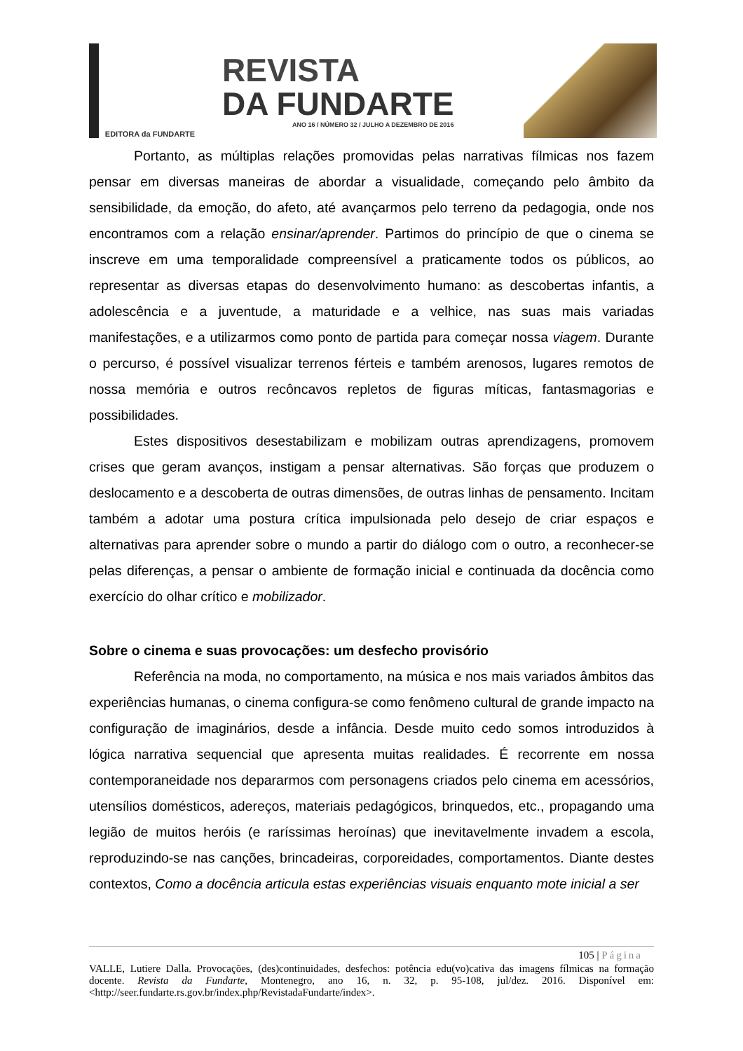EDITORA da FUNDARTE
REVISTA
DA FUNDARTE
ANO 16 / NÚMERO 32 / JULHO A DEZEMBRO DE 2016
Portanto, as múltiplas relações promovidas pelas narrativas fílmicas nos fazem pensar em diversas maneiras de abordar a visualidade, começando pelo âmbito da sensibilidade, da emoção, do afeto, até avançarmos pelo terreno da pedagogia, onde nos encontramos com a relação ensinar/aprender. Partimos do princípio de que o cinema se inscreve em uma temporalidade compreensível a praticamente todos os públicos, ao representar as diversas etapas do desenvolvimento humano: as descobertas infantis, a adolescência e a juventude, a maturidade e a velhice, nas suas mais variadas manifestações, e a utilizarmos como ponto de partida para começar nossa viagem. Durante o percurso, é possível visualizar terrenos férteis e também arenosos, lugares remotos de nossa memória e outros recôncavos repletos de figuras míticas, fantasmagorias e possibilidades.
Estes dispositivos desestabilizam e mobilizam outras aprendizagens, promovem crises que geram avanços, instigam a pensar alternativas. São forças que produzem o deslocamento e a descoberta de outras dimensões, de outras linhas de pensamento. Incitam também a adotar uma postura crítica impulsionada pelo desejo de criar espaços e alternativas para aprender sobre o mundo a partir do diálogo com o outro, a reconhecer-se pelas diferenças, a pensar o ambiente de formação inicial e continuada da docência como exercício do olhar crítico e mobilizador.
Sobre o cinema e suas provocações: um desfecho provisório
Referência na moda, no comportamento, na música e nos mais variados âmbitos das experiências humanas, o cinema configura-se como fenômeno cultural de grande impacto na configuração de imaginários, desde a infância. Desde muito cedo somos introduzidos à lógica narrativa sequencial que apresenta muitas realidades. É recorrente em nossa contemporaneidade nos depararmos com personagens criados pelo cinema em acessórios, utensílios domésticos, adereços, materiais pedagógicos, brinquedos, etc., propagando uma legião de muitos heróis (e raríssimas heroínas) que inevitavelmente invadem a escola, reproduzindo-se nas canções, brincadeiras, corporeidades, comportamentos. Diante destes contextos, Como a docência articula estas experiências visuais enquanto mote inicial a ser
105 | Página
VALLE, Lutiere Dalla. Provocações, (des)continuidades, desfechos: potência edu(vo)cativa das imagens fílmicas na formação docente. Revista da Fundarte, Montenegro, ano 16, n. 32, p. 95-108, jul/dez. 2016. Disponível em: <http://seer.fundarte.rs.gov.br/index.php/RevistadaFundarte/index>.